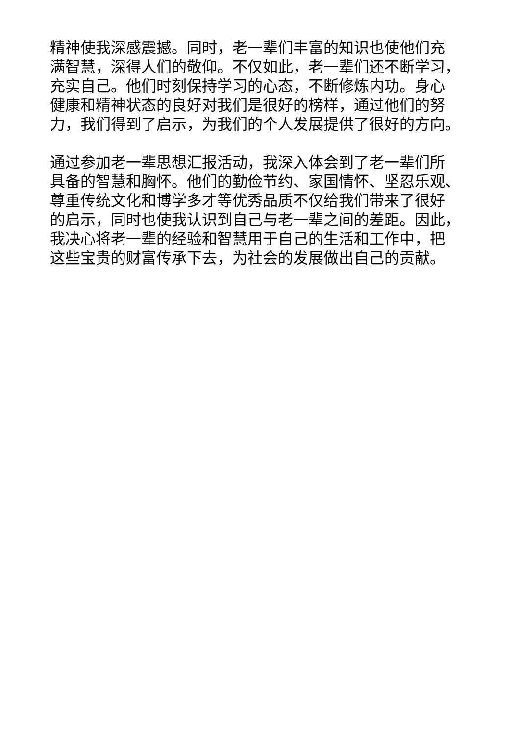精神使我深感震撼。同时，老一辈们丰富的知识也使他们充
满智慧，深得人们的敬仰。不仅如此，老一辈们还不断学习，
充实自己。他们时刻保持学习的心态，不断修炼内功。身心
健康和精神状态的良好对我们是很好的榜样，通过他们的努
力，我们得到了启示，为我们的个人发展提供了很好的方向。
通过参加老一辈思想汇报活动，我深入体会到了老一辈们所
具备的智慧和胸怀。他们的勤俭节约、家国情怀、坚忍乐观、
尊重传统文化和博学多才等优秀品质不仅给我们带来了很好
的启示，同时也使我认识到自己与老一辈之间的差距。因此，
我决心将老一辈的经验和智慧用于自己的生活和工作中，把
这些宝贵的财富传承下去，为社会的发展做出自己的贡献。